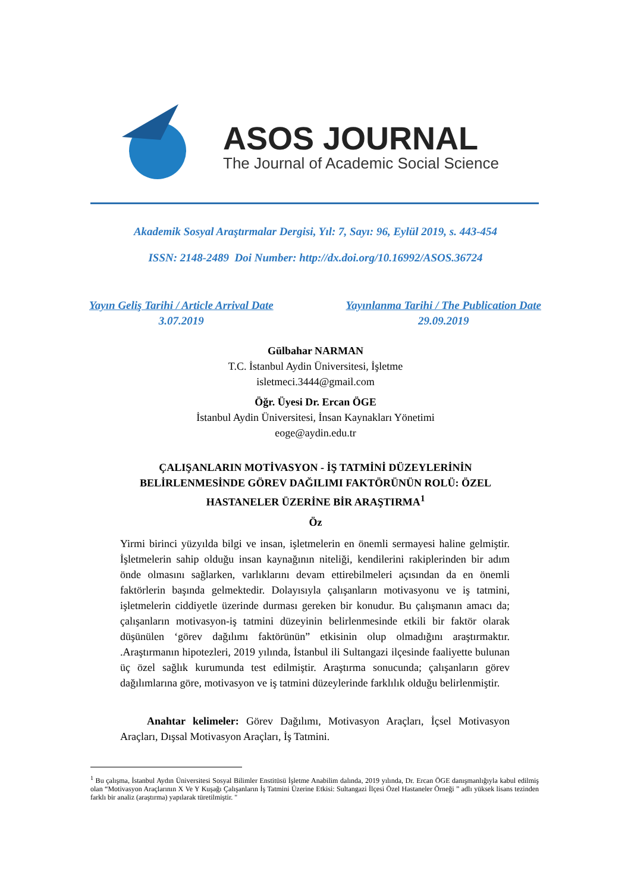ASOS JOURNAL
The Journal of Academic Social Science
Akademik Sosyal Araştırmalar Dergisi, Yıl: 7, Sayı: 96, Eylül 2019, s. 443-454
ISSN: 2148-2489 Doi Number: http://dx.doi.org/10.16992/ASOS.36724
Yayın Geliş Tarihi / Article Arrival Date
3.07.2019
Yayınlanma Tarihi / The Publication Date
29.09.2019
Gülbahar NARMAN
T.C. İstanbul Aydin Üniversitesi, İşletme
isletmeci.3444@gmail.com
Öğr. Üyesi Dr. Ercan ÖGE
İstanbul Aydin Üniversitesi, İnsan Kaynakları Yönetimi
eoge@aydin.edu.tr
ÇALIŞANLARIN MOTİVASYON - İŞ TATMİNİ DÜZEYLERİNİN
BELİRLENMESİNDE GÖREV DAĞILIMI FAKTÖRÜNÜN ROLÜ: ÖZEL
HASTANELER ÜZERİNE BİR ARAŞTIRMA<sup>1</sup>
Öz
Yirmi birinci yüzyılda bilgi ve insan, işletmelerin en önemli sermayesi haline gelmiştir. İşletmelerin sahip olduğu insan kaynağının niteliği, kendilerini rakiplerinden bir adım önde olmasını sağlarken, varlıklarını devam ettirebilmeleri açısından da en önemli faktörlerin başında gelmektedir. Dolayısıyla çalışanların motivasyonu ve iş tatmini, işletmelerin ciddiyetle üzerinde durması gereken bir konudur. Bu çalışmanın amacı da; çalışanların motivasyon-iş tatmini düzeyinin belirlenmesinde etkili bir faktör olarak düşünülen ‘görev dağılımı faktörünün” etkisinin olup olmadığını araştırmaktır. .Araştırmanın hipotezleri, 2019 yılında, İstanbul ili Sultangazi ilçesinde faaliyette bulunan üç özel sağlık kurumunda test edilmiştir. Araştırma sonucunda; çalışanların görev dağılımlarına göre, motivasyon ve iş tatmini düzeylerinde farklılık olduğu belirlenmiştir.
Anahtar kelimeler: Görev Dağılımı, Motivasyon Araçları, İçsel Motivasyon Araçları, Dışsal Motivasyon Araçları, İş Tatmini.
<sup>1</sup> Bu çalışma, İstanbul Aydın Üniversitesi Sosyal Bilimler Enstitüsü İşletme Anabilim dalında, 2019 yılında, Dr. Ercan ÖGE danışmanlığıyla kabul edilmiş olan “Motivasyon Araçlarının X Ve Y Kuşağı Çalışanların İş Tatmini Üzerine Etkisi: Sultangazi İlçesi Özel Hastaneler Örneği ” adlı yüksek lisans tezinden farklı bir analiz (araştırma) yapılarak türetilmiştir. "